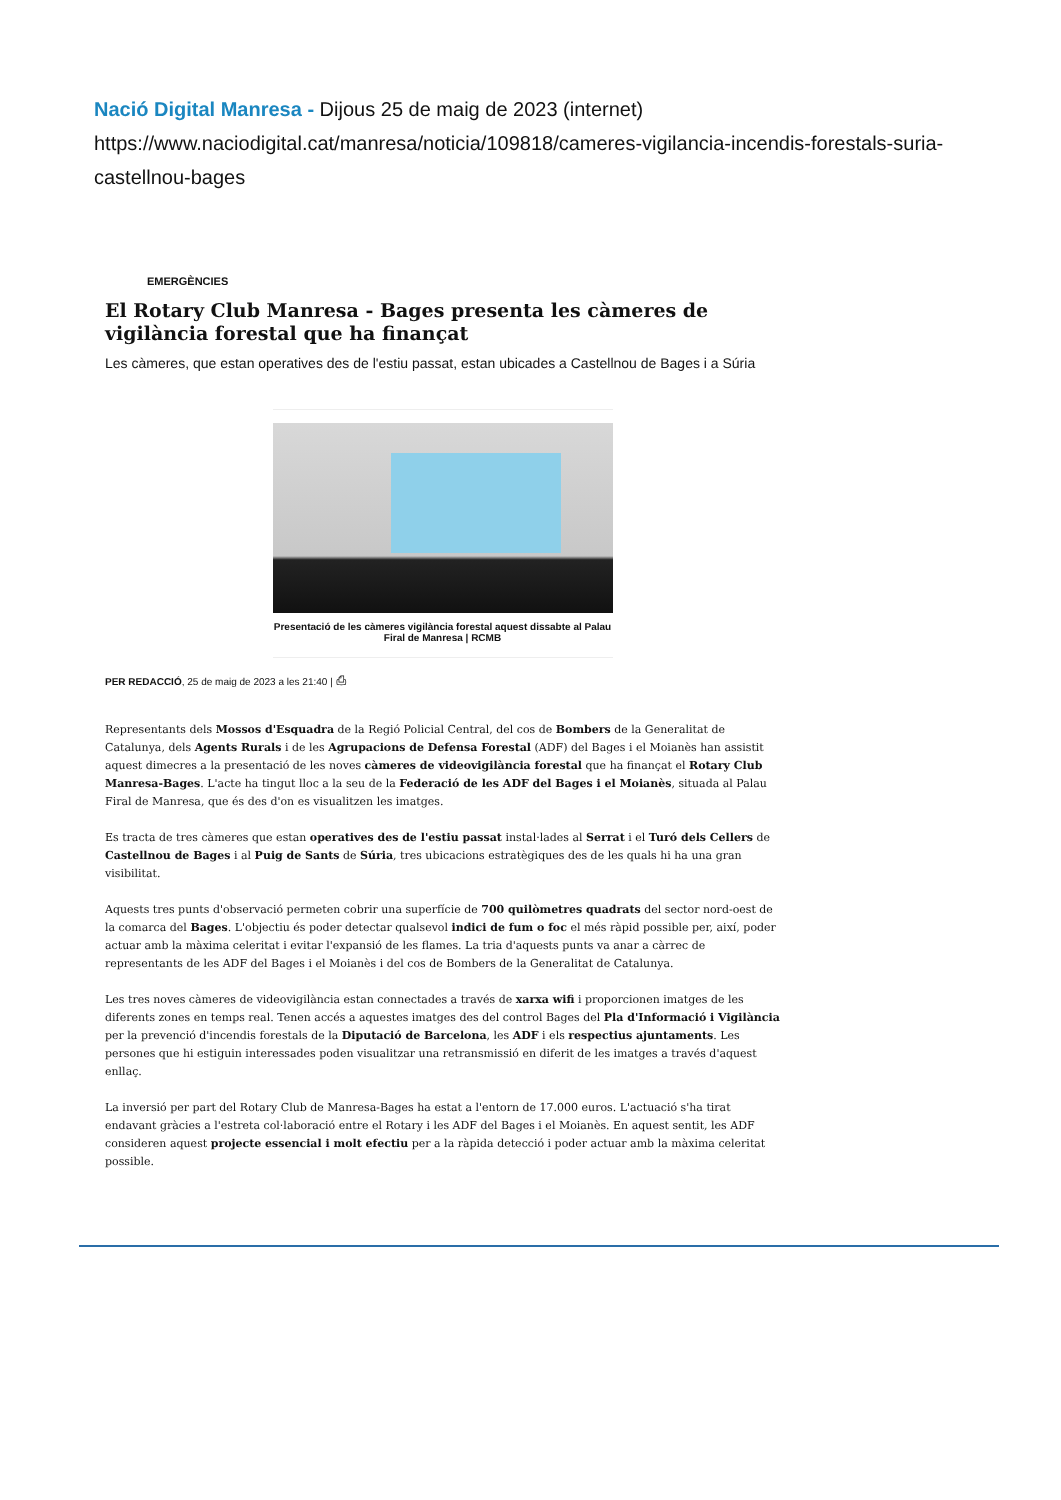Nació Digital Manresa - Dijous 25 de maig de 2023 (internet)
https://www.naciodigital.cat/manresa/noticia/109818/cameres-vigilancia-incendis-forestals-suria-castellnou-bages
EMERGÈNCIES
El Rotary Club Manresa - Bages presenta les càmeres de vigilància forestal que ha finançat
Les càmeres, que estan operatives des de l'estiu passat, estan ubicades a Castellnou de Bages i a Súria
Presentació de les càmeres vigilància forestal aquest dissabte al Palau Firal de Manresa | RCMB
PER REDACCIÓ, 25 de maig de 2023 a les 21:40 | ⎙
Representants dels Mossos d'Esquadra de la Regió Policial Central, del cos de Bombers de la Generalitat de Catalunya, dels Agents Rurals i de les Agrupacions de Defensa Forestal (ADF) del Bages i el Moianès han assistit aquest dimecres a la presentació de les noves càmeres de videovigilància forestal que ha finançat el Rotary Club Manresa-Bages. L'acte ha tingut lloc a la seu de la Federació de les ADF del Bages i el Moianès, situada al Palau Firal de Manresa, que és des d'on es visualitzen les imatges.
Es tracta de tres càmeres que estan operatives des de l'estiu passat instal·lades al Serrat i el Turó dels Cellers de Castellnou de Bages i al Puig de Sants de Súria, tres ubicacions estratègiques des de les quals hi ha una gran visibilitat.
Aquests tres punts d'observació permeten cobrir una superfície de 700 quilòmetres quadrats del sector nord-oest de la comarca del Bages. L'objectiu és poder detectar qualsevol indici de fum o foc el més ràpid possible per, així, poder actuar amb la màxima celeritat i evitar l'expansió de les flames. La tria d'aquests punts va anar a càrrec de representants de les ADF del Bages i el Moianès i del cos de Bombers de la Generalitat de Catalunya.
Les tres noves càmeres de videovigilància estan connectades a través de xarxa wifi i proporcionen imatges de les diferents zones en temps real. Tenen accés a aquestes imatges des del control Bages del Pla d'Informació i Vigilància per la prevenció d'incendis forestals de la Diputació de Barcelona, les ADF i els respectius ajuntaments. Les persones que hi estiguin interessades poden visualitzar una retransmissió en diferit de les imatges a través d'aquest enllaç.
La inversió per part del Rotary Club de Manresa-Bages ha estat a l'entorn de 17.000 euros. L'actuació s'ha tirat endavant gràcies a l'estreta col·laboració entre el Rotary i les ADF del Bages i el Moianès. En aquest sentit, les ADF consideren aquest projecte essencial i molt efectiu per a la ràpida detecció i poder actuar amb la màxima celeritat possible.